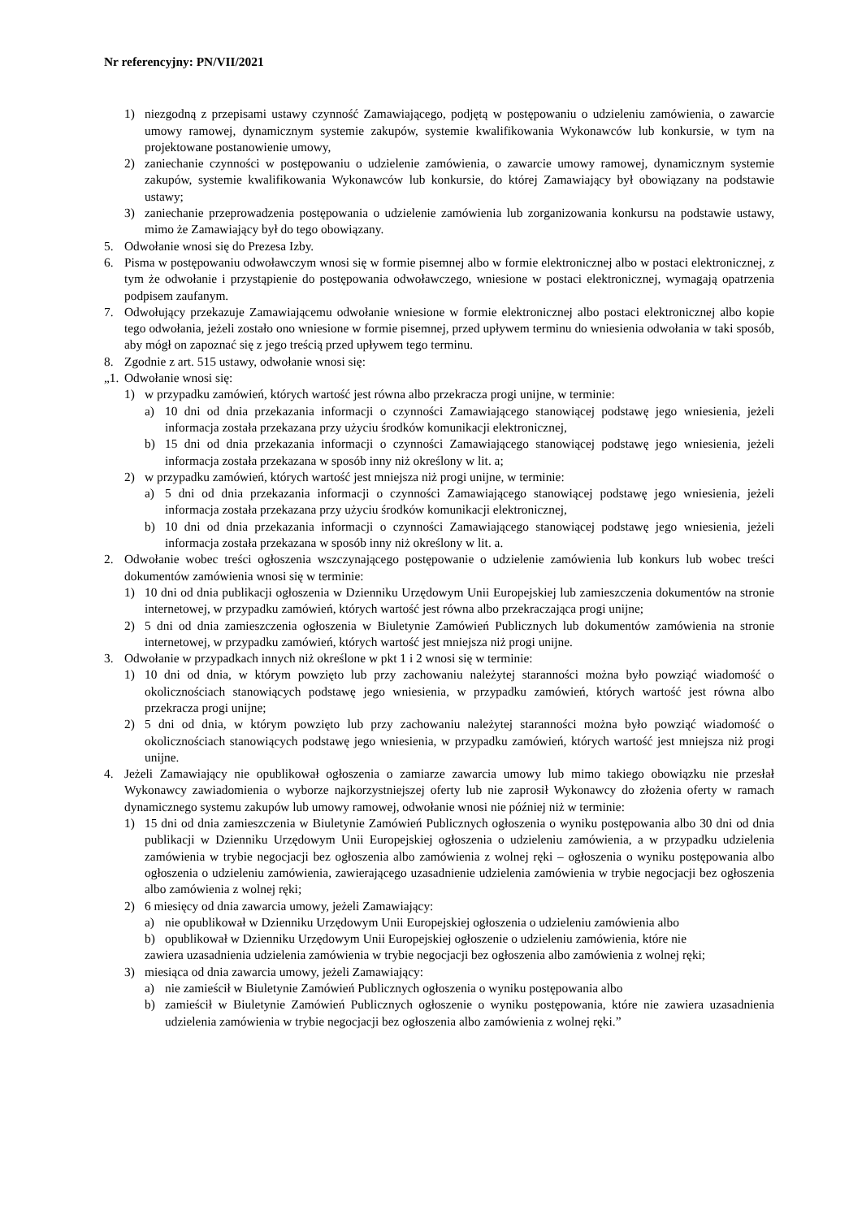Nr referencyjny: PN/VII/2021
1) niezgodną z przepisami ustawy czynność Zamawiającego, podjętą w postępowaniu o udzieleniu zamówienia, o zawarcie umowy ramowej, dynamicznym systemie zakupów, systemie kwalifikowania Wykonawców lub konkursie, w tym na projektowane postanowienie umowy,
2) zaniechanie czynności w postępowaniu o udzielenie zamówienia, o zawarcie umowy ramowej, dynamicznym systemie zakupów, systemie kwalifikowania Wykonawców lub konkursie, do której Zamawiający był obowiązany na podstawie ustawy;
3) zaniechanie przeprowadzenia postępowania o udzielenie zamówienia lub zorganizowania konkursu na podstawie ustawy, mimo że Zamawiający był do tego obowiązany.
5. Odwołanie wnosi się do Prezesa Izby.
6. Pisma w postępowaniu odwoławczym wnosi się w formie pisemnej albo w formie elektronicznej albo w postaci elektronicznej, z tym że odwołanie i przystąpienie do postępowania odwoławczego, wniesione w postaci elektronicznej, wymagają opatrzenia podpisem zaufanym.
7. Odwołujący przekazuje Zamawiającemu odwołanie wniesione w formie elektronicznej albo postaci elektronicznej albo kopie tego odwołania, jeżeli zostało ono wniesione w formie pisemnej, przed upływem terminu do wniesienia odwołania w taki sposób, aby mógł on zapoznać się z jego treścią przed upływem tego terminu.
8. Zgodnie z art. 515 ustawy, odwołanie wnosi się:
„1. Odwołanie wnosi się:
1) w przypadku zamówień, których wartość jest równa albo przekracza progi unijne, w terminie:
a) 10 dni od dnia przekazania informacji o czynności Zamawiającego stanowiącej podstawę jego wniesienia, jeżeli informacja została przekazana przy użyciu środków komunikacji elektronicznej,
b) 15 dni od dnia przekazania informacji o czynności Zamawiającego stanowiącej podstawę jego wniesienia, jeżeli informacja została przekazana w sposób inny niż określony w lit. a;
2) w przypadku zamówień, których wartość jest mniejsza niż progi unijne, w terminie:
a) 5 dni od dnia przekazania informacji o czynności Zamawiającego stanowiącej podstawę jego wniesienia, jeżeli informacja została przekazana przy użyciu środków komunikacji elektronicznej,
b) 10 dni od dnia przekazania informacji o czynności Zamawiającego stanowiącej podstawę jego wniesienia, jeżeli informacja została przekazana w sposób inny niż określony w lit. a.
2. Odwołanie wobec treści ogłoszenia wszczynającego postępowanie o udzielenie zamówienia lub konkurs lub wobec treści dokumentów zamówienia wnosi się w terminie:
1) 10 dni od dnia publikacji ogłoszenia w Dzienniku Urzędowym Unii Europejskiej lub zamieszczenia dokumentów na stronie internetowej, w przypadku zamówień, których wartość jest równa albo przekraczająca progi unijne;
2) 5 dni od dnia zamieszczenia ogłoszenia w Biuletynie Zamówień Publicznych lub dokumentów zamówienia na stronie internetowej, w przypadku zamówień, których wartość jest mniejsza niż progi unijne.
3. Odwołanie w przypadkach innych niż określone w pkt 1 i 2 wnosi się w terminie:
1) 10 dni od dnia, w którym powzięto lub przy zachowaniu należytej staranności można było powziąć wiadomość o okolicznościach stanowiących podstawę jego wniesienia, w przypadku zamówień, których wartość jest równa albo przekracza progi unijne;
2) 5 dni od dnia, w którym powzięto lub przy zachowaniu należytej staranności można było powziąć wiadomość o okolicznościach stanowiących podstawę jego wniesienia, w przypadku zamówień, których wartość jest mniejsza niż progi unijne.
4. Jeżeli Zamawiający nie opublikował ogłoszenia o zamiarze zawarcia umowy lub mimo takiego obowiązku nie przesłał Wykonawcy zawiadomienia o wyborze najkorzystniejszej oferty lub nie zaprosił Wykonawcy do złożenia oferty w ramach dynamicznego systemu zakupów lub umowy ramowej, odwołanie wnosi nie później niż w terminie:
1) 15 dni od dnia zamieszczenia w Biuletynie Zamówień Publicznych ogłoszenia o wyniku postępowania albo 30 dni od dnia publikacji w Dzienniku Urzędowym Unii Europejskiej ogłoszenia o udzieleniu zamówienia, a w przypadku udzielenia zamówienia w trybie negocjacji bez ogłoszenia albo zamówienia z wolnej ręki – ogłoszenia o wyniku postępowania albo ogłoszenia o udzieleniu zamówienia, zawierającego uzasadnienie udzielenia zamówienia w trybie negocjacji bez ogłoszenia albo zamówienia z wolnej ręki;
2) 6 miesięcy od dnia zawarcia umowy, jeżeli Zamawiający:
a) nie opublikował w Dzienniku Urzędowym Unii Europejskiej ogłoszenia o udzieleniu zamówienia albo
b) opublikował w Dzienniku Urzędowym Unii Europejskiej ogłoszenie o udzieleniu zamówienia, które nie
zawiera uzasadnienia udzielenia zamówienia w trybie negocjacji bez ogłoszenia albo zamówienia z wolnej ręki;
3) miesiąca od dnia zawarcia umowy, jeżeli Zamawiający:
a) nie zamieścił w Biuletynie Zamówień Publicznych ogłoszenia o wyniku postępowania albo
b) zamieścił w Biuletynie Zamówień Publicznych ogłoszenie o wyniku postępowania, które nie zawiera uzasadnienia udzielenia zamówienia w trybie negocjacji bez ogłoszenia albo zamówienia z wolnej ręki.”